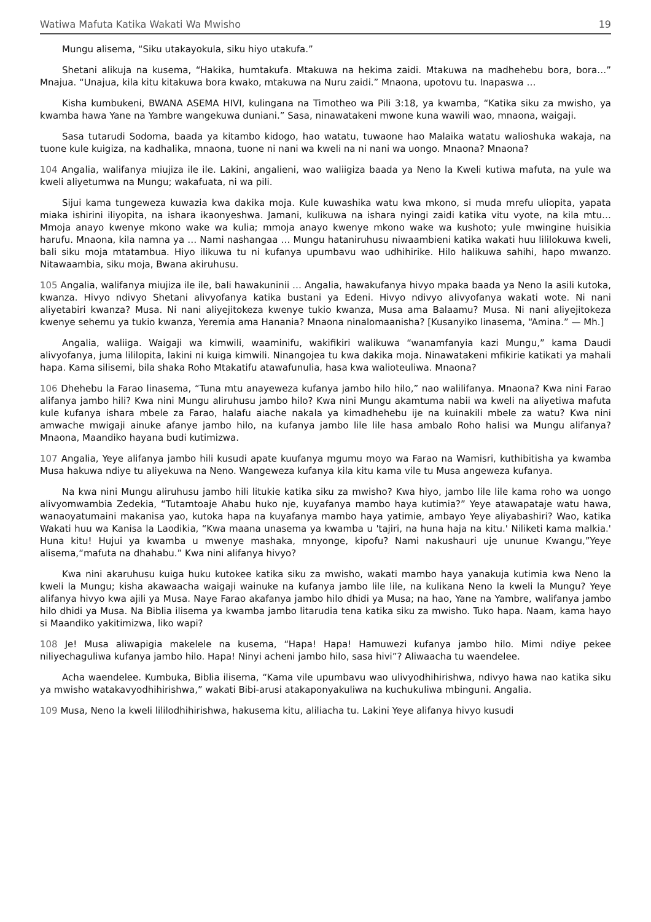Watiwa Mafuta Katika Wakati Wa Mwisho 19
Mungu alisema, “Siku utakayokula, siku hiyo utakufa.”
Shetani alikuja na kusema, “Hakika, humtakufa. Mtakuwa na hekima zaidi. Mtakuwa na madhehebu bora, bora…” Mnajua. “Unajua, kila kitu kitakuwa bora kwako, mtakuwa na Nuru zaidi.” Mnaona, upotovu tu. Inapaswa …
Kisha kumbukeni, BWANA ASEMA HIVI, kulingana na Timotheo wa Pili 3:18, ya kwamba, “Katika siku za mwisho, ya kwamba hawa Yane na Yambre wangekuwa duniani.” Sasa, ninawatakeni mwone kuna wawili wao, mnaona, waigaji.
Sasa tutarudi Sodoma, baada ya kitambo kidogo, hao watatu, tuwaone hao Malaika watatu walioshuka wakaja, na tuone kule kuigiza, na kadhalika, mnaona, tuone ni nani wa kweli na ni nani wa uongo. Mnaona? Mnaona?
104 Angalia, walifanya miujiza ile ile. Lakini, angalieni, wao waliigiza baada ya Neno la Kweli kutiwa mafuta, na yule wa kweli aliyetumwa na Mungu; wakafuata, ni wa pili.
Sijui kama tungeweza kuwazia kwa dakika moja. Kule kuwashika watu kwa mkono, si muda mrefu uliopita, yapata miaka ishirini iliyopita, na ishara ikaonyeshwa. Jamani, kulikuwa na ishara nyingi zaidi katika vitu vyote, na kila mtu… Mmoja anayo kwenye mkono wake wa kulia; mmoja anayo kwenye mkono wake wa kushoto; yule mwingine huisikia harufu. Mnaona, kila namna ya … Nami nashangaa … Mungu hataniruhusu niwaambieni katika wakati huu lililokuwa kweli, bali siku moja mtatambua. Hiyo ilikuwa tu ni kufanya upumbavu wao udhihirike. Hilo halikuwa sahihi, hapo mwanzo. Nitawaambia, siku moja, Bwana akiruhusu.
105 Angalia, walifanya miujiza ile ile, bali hawakuninii … Angalia, hawakufanya hivyo mpaka baada ya Neno la asili kutoka, kwanza. Hivyo ndivyo Shetani alivyofanya katika bustani ya Edeni. Hivyo ndivyo alivyofanya wakati wote. Ni nani aliyetabiri kwanza? Musa. Ni nani aliyejitokeza kwenye tukio kwanza, Musa ama Balaamu? Musa. Ni nani aliyejitokeza kwenye sehemu ya tukio kwanza, Yeremia ama Hanania? Mnaona ninalomaanisha? [Kusanyiko linasema, “Amina.” — Mh.]
Angalia, waliiga. Waigaji wa kimwili, waaminifu, wakifikiri walikuwa “wanamfanyia kazi Mungu,” kama Daudi alivyofanya, juma lililopita, lakini ni kuiga kimwili. Ninangojea tu kwa dakika moja. Ninawatakeni mfikirie katikati ya mahali hapa. Kama silisemi, bila shaka Roho Mtakatifu atawafunulia, hasa kwa walioteuliwa. Mnaona?
106 Dhehebu la Farao linasema, “Tuna mtu anayeweza kufanya jambo hilo hilo,” nao walilifanya. Mnaona? Kwa nini Farao alifanya jambo hili? Kwa nini Mungu aliruhusu jambo hilo? Kwa nini Mungu akamtuma nabii wa kweli na aliyetiwa mafuta kule kufanya ishara mbele za Farao, halafu aiache nakala ya kimadhehebu ije na kuinakili mbele za watu? Kwa nini amwache mwigaji ainuke afanye jambo hilo, na kufanya jambo lile lile hasa ambalo Roho halisi wa Mungu alifanya? Mnaona, Maandiko hayana budi kutimizwa.
107 Angalia, Yeye alifanya jambo hili kusudi apate kuufanya mgumu moyo wa Farao na Wamisri, kuthibitisha ya kwamba Musa hakuwa ndiye tu aliyekuwa na Neno. Wangeweza kufanya kila kitu kama vile tu Musa angeweza kufanya.
Na kwa nini Mungu aliruhusu jambo hili litukie katika siku za mwisho? Kwa hiyo, jambo lile lile kama roho wa uongo alivyomwambia Zedekia, “Tutamtoaje Ahabu huko nje, kuyafanya mambo haya kutimia?” Yeye atawapataje watu hawa, wanaoyatumaini makanisa yao, kutoka hapa na kuyafanya mambo haya yatimie, ambayo Yeye aliyabashiri? Wao, katika Wakati huu wa Kanisa la Laodikia, “Kwa maana unasema ya kwamba u 'tajiri, na huna haja na kitu.' Niliketi kama malkia.' Huna kitu! Hujui ya kwamba u mwenye mashaka, mnyonge, kipofu? Nami nakushauri uje ununue Kwangu,”Yeye alisema,“mafuta na dhahabu.” Kwa nini alifanya hivyo?
Kwa nini akaruhusu kuiga huku kutokee katika siku za mwisho, wakati mambo haya yanakuja kutimia kwa Neno la kweli la Mungu; kisha akawaacha waigaji wainuke na kufanya jambo lile lile, na kulikana Neno la kweli la Mungu? Yeye alifanya hivyo kwa ajili ya Musa. Naye Farao akafanya jambo hilo dhidi ya Musa; na hao, Yane na Yambre, walifanya jambo hilo dhidi ya Musa. Na Biblia ilisema ya kwamba jambo litarudia tena katika siku za mwisho. Tuko hapa. Naam, kama hayo si Maandiko yakitimizwa, liko wapi?
108 Je! Musa aliwapigia makelele na kusema, “Hapa! Hapa! Hamuwezi kufanya jambo hilo. Mimi ndiye pekee niliyechaguliwa kufanya jambo hilo. Hapa! Ninyi acheni jambo hilo, sasa hivi”? Aliwaacha tu waendelee.
Acha waendelee. Kumbuka, Biblia ilisema, “Kama vile upumbavu wao ulivyodhihirishwa, ndivyo hawa nao katika siku ya mwisho watakavyodhihirishwa,” wakati Bibi-arusi atakaponyakuliwa na kuchukuliwa mbinguni. Angalia.
109 Musa, Neno la kweli lililodhihirishwa, hakusema kitu, aliliacha tu. Lakini Yeye alifanya hivyo kusudi